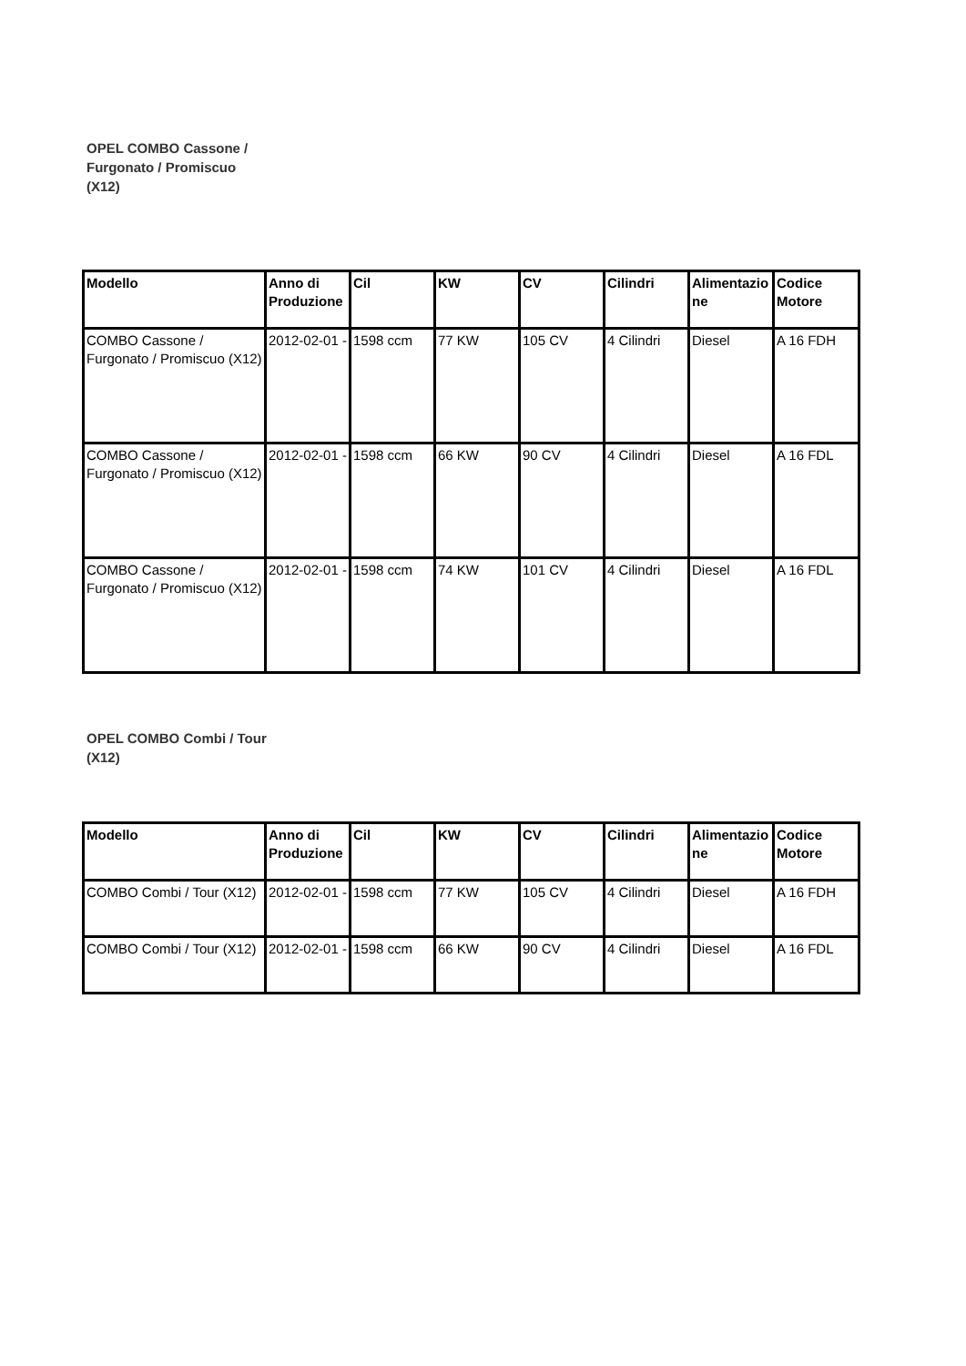OPEL COMBO Cassone / Furgonato / Promiscuo (X12)
| Modello | Anno di Produzione | Cil | KW | CV | Cilindri | Alimentazione | Codice Motore |
| --- | --- | --- | --- | --- | --- | --- | --- |
| COMBO Cassone / Furgonato / Promiscuo (X12) | 2012-02-01 - | 1598 ccm | 77 KW | 105 CV | 4 Cilindri | Diesel | A 16 FDH |
| COMBO Cassone / Furgonato / Promiscuo (X12) | 2012-02-01 - | 1598 ccm | 66 KW | 90 CV | 4 Cilindri | Diesel | A 16 FDL |
| COMBO Cassone / Furgonato / Promiscuo (X12) | 2012-02-01 - | 1598 ccm | 74 KW | 101 CV | 4 Cilindri | Diesel | A 16 FDL |
OPEL COMBO Combi / Tour (X12)
| Modello | Anno di Produzione | Cil | KW | CV | Cilindri | Alimentazione | Codice Motore |
| --- | --- | --- | --- | --- | --- | --- | --- |
| COMBO Combi / Tour (X12) | 2012-02-01 - | 1598 ccm | 77 KW | 105 CV | 4 Cilindri | Diesel | A 16 FDH |
| COMBO Combi / Tour (X12) | 2012-02-01 - | 1598 ccm | 66 KW | 90 CV | 4 Cilindri | Diesel | A 16 FDL |